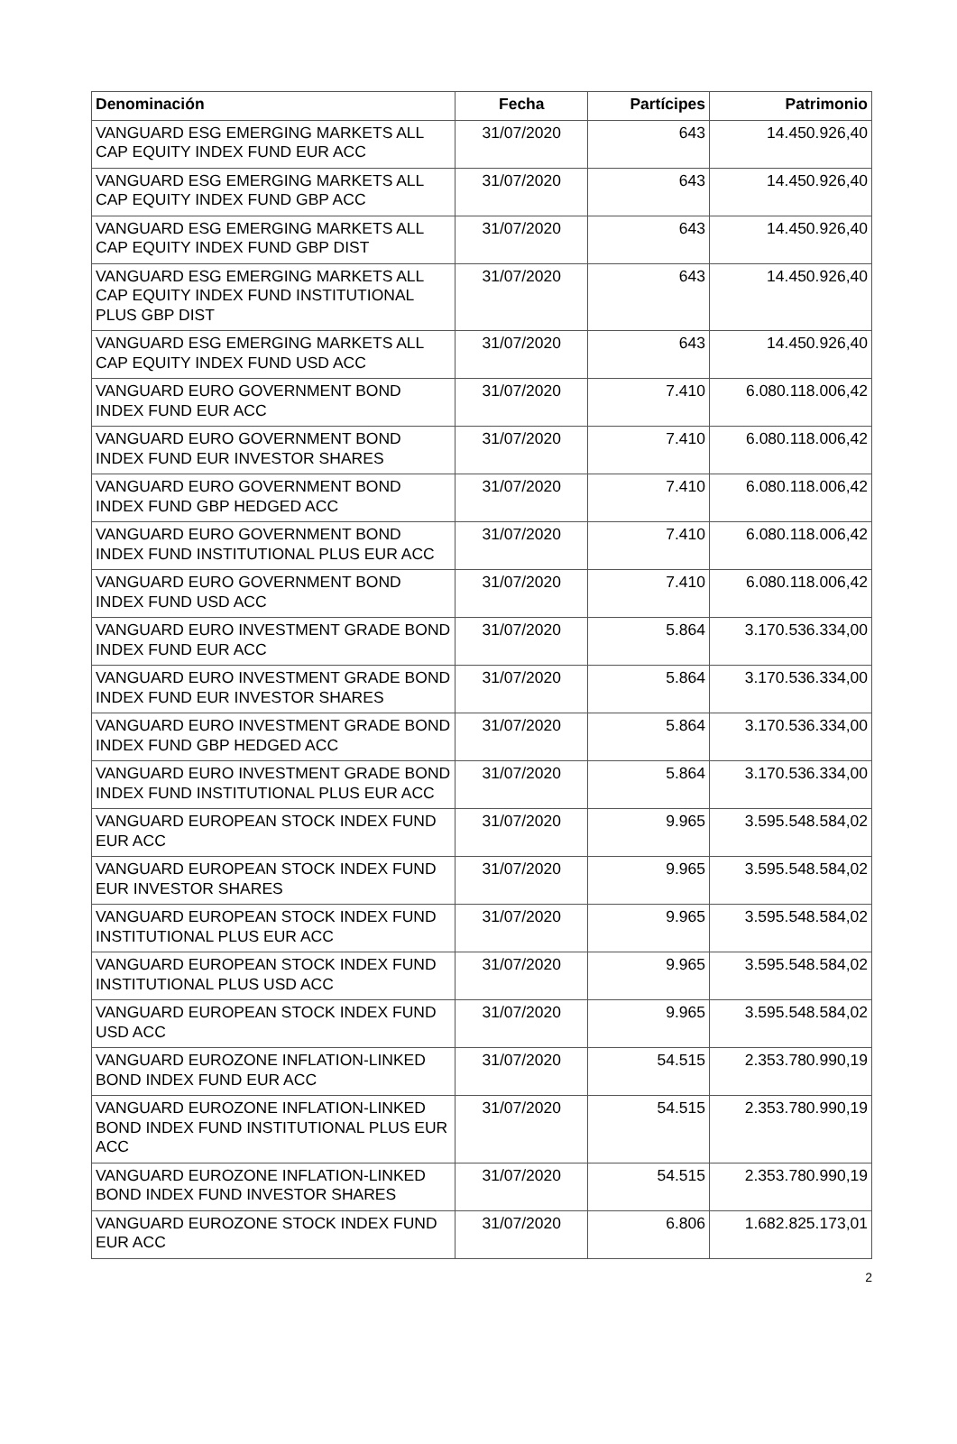| Denominación | Fecha | Partícipes | Patrimonio |
| --- | --- | --- | --- |
| VANGUARD ESG EMERGING MARKETS ALL CAP EQUITY INDEX FUND EUR ACC | 31/07/2020 | 643 | 14.450.926,40 |
| VANGUARD ESG EMERGING MARKETS ALL CAP EQUITY INDEX FUND GBP ACC | 31/07/2020 | 643 | 14.450.926,40 |
| VANGUARD ESG EMERGING MARKETS ALL CAP EQUITY INDEX FUND GBP DIST | 31/07/2020 | 643 | 14.450.926,40 |
| VANGUARD ESG EMERGING MARKETS ALL CAP EQUITY INDEX FUND INSTITUTIONAL PLUS GBP DIST | 31/07/2020 | 643 | 14.450.926,40 |
| VANGUARD ESG EMERGING MARKETS ALL CAP EQUITY INDEX FUND USD ACC | 31/07/2020 | 643 | 14.450.926,40 |
| VANGUARD EURO GOVERNMENT BOND INDEX FUND EUR ACC | 31/07/2020 | 7.410 | 6.080.118.006,42 |
| VANGUARD EURO GOVERNMENT BOND INDEX FUND EUR INVESTOR SHARES | 31/07/2020 | 7.410 | 6.080.118.006,42 |
| VANGUARD EURO GOVERNMENT BOND INDEX FUND GBP HEDGED ACC | 31/07/2020 | 7.410 | 6.080.118.006,42 |
| VANGUARD EURO GOVERNMENT BOND INDEX FUND INSTITUTIONAL PLUS EUR ACC | 31/07/2020 | 7.410 | 6.080.118.006,42 |
| VANGUARD EURO GOVERNMENT BOND INDEX FUND USD ACC | 31/07/2020 | 7.410 | 6.080.118.006,42 |
| VANGUARD EURO INVESTMENT GRADE BOND INDEX FUND EUR ACC | 31/07/2020 | 5.864 | 3.170.536.334,00 |
| VANGUARD EURO INVESTMENT GRADE BOND INDEX FUND EUR INVESTOR SHARES | 31/07/2020 | 5.864 | 3.170.536.334,00 |
| VANGUARD EURO INVESTMENT GRADE BOND INDEX FUND GBP HEDGED ACC | 31/07/2020 | 5.864 | 3.170.536.334,00 |
| VANGUARD EURO INVESTMENT GRADE BOND INDEX FUND INSTITUTIONAL PLUS EUR ACC | 31/07/2020 | 5.864 | 3.170.536.334,00 |
| VANGUARD EUROPEAN STOCK INDEX FUND EUR ACC | 31/07/2020 | 9.965 | 3.595.548.584,02 |
| VANGUARD EUROPEAN STOCK INDEX FUND EUR INVESTOR SHARES | 31/07/2020 | 9.965 | 3.595.548.584,02 |
| VANGUARD EUROPEAN STOCK INDEX FUND INSTITUTIONAL PLUS EUR ACC | 31/07/2020 | 9.965 | 3.595.548.584,02 |
| VANGUARD EUROPEAN STOCK INDEX FUND INSTITUTIONAL PLUS USD ACC | 31/07/2020 | 9.965 | 3.595.548.584,02 |
| VANGUARD EUROPEAN STOCK INDEX FUND USD ACC | 31/07/2020 | 9.965 | 3.595.548.584,02 |
| VANGUARD EUROZONE INFLATION-LINKED BOND INDEX FUND EUR ACC | 31/07/2020 | 54.515 | 2.353.780.990,19 |
| VANGUARD EUROZONE INFLATION-LINKED BOND INDEX FUND INSTITUTIONAL PLUS EUR ACC | 31/07/2020 | 54.515 | 2.353.780.990,19 |
| VANGUARD EUROZONE INFLATION-LINKED BOND INDEX FUND INVESTOR SHARES | 31/07/2020 | 54.515 | 2.353.780.990,19 |
| VANGUARD EUROZONE STOCK INDEX FUND EUR ACC | 31/07/2020 | 6.806 | 1.682.825.173,01 |
2